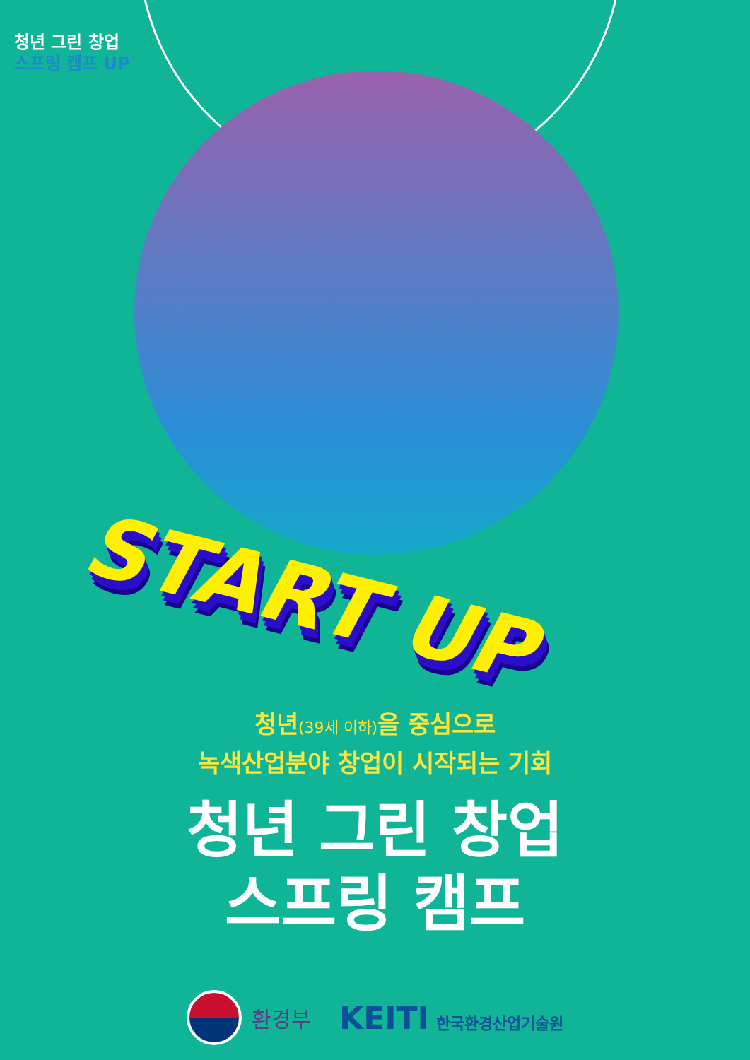청년 그린 창업
스프링 캠프 UP
START UP
청년(39세 이하) 을 중심으로
녹색산업분야 창업이 시작되는 기회
청년 그린 창업
스프링 캠프
환경부
KEITI 한국환경산업기술원